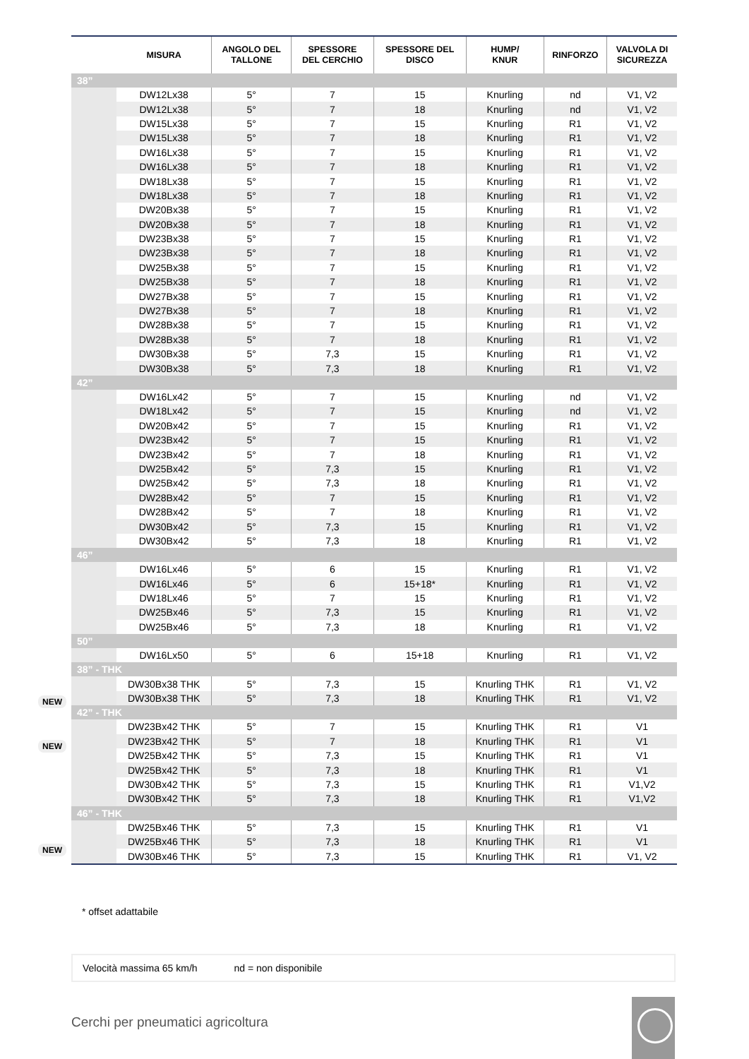| | MISURA | ANGOLO DEL TALLONE | SPESSORE DEL CERCHIO | SPESSORE DEL DISCO | HUMP/ KNUR | RINFORZO | VALVOLA DI SICUREZZA |
| --- | --- | --- | --- | --- | --- | --- | --- |
| 38” | | | | | | | |
| | DW12Lx38 | 5° | 7 | 15 | Knurling | nd | V1, V2 |
| | DW12Lx38 | 5° | 7 | 18 | Knurling | nd | V1, V2 |
| | DW15Lx38 | 5° | 7 | 15 | Knurling | R1 | V1, V2 |
| | DW15Lx38 | 5° | 7 | 18 | Knurling | R1 | V1, V2 |
| | DW16Lx38 | 5° | 7 | 15 | Knurling | R1 | V1, V2 |
| | DW16Lx38 | 5° | 7 | 18 | Knurling | R1 | V1, V2 |
| | DW18Lx38 | 5° | 7 | 15 | Knurling | R1 | V1, V2 |
| | DW18Lx38 | 5° | 7 | 18 | Knurling | R1 | V1, V2 |
| | DW20Bx38 | 5° | 7 | 15 | Knurling | R1 | V1, V2 |
| | DW20Bx38 | 5° | 7 | 18 | Knurling | R1 | V1, V2 |
| | DW23Bx38 | 5° | 7 | 15 | Knurling | R1 | V1, V2 |
| | DW23Bx38 | 5° | 7 | 18 | Knurling | R1 | V1, V2 |
| | DW25Bx38 | 5° | 7 | 15 | Knurling | R1 | V1, V2 |
| | DW25Bx38 | 5° | 7 | 18 | Knurling | R1 | V1, V2 |
| | DW27Bx38 | 5° | 7 | 15 | Knurling | R1 | V1, V2 |
| | DW27Bx38 | 5° | 7 | 18 | Knurling | R1 | V1, V2 |
| | DW28Bx38 | 5° | 7 | 15 | Knurling | R1 | V1, V2 |
| | DW28Bx38 | 5° | 7 | 18 | Knurling | R1 | V1, V2 |
| | DW30Bx38 | 5° | 7,3 | 15 | Knurling | R1 | V1, V2 |
| | DW30Bx38 | 5° | 7,3 | 18 | Knurling | R1 | V1, V2 |
| 42” | | | | | | | |
| | DW16Lx42 | 5° | 7 | 15 | Knurling | nd | V1, V2 |
| | DW18Lx42 | 5° | 7 | 15 | Knurling | nd | V1, V2 |
| | DW20Bx42 | 5° | 7 | 15 | Knurling | R1 | V1, V2 |
| | DW23Bx42 | 5° | 7 | 15 | Knurling | R1 | V1, V2 |
| | DW23Bx42 | 5° | 7 | 18 | Knurling | R1 | V1, V2 |
| | DW25Bx42 | 5° | 7,3 | 15 | Knurling | R1 | V1, V2 |
| | DW25Bx42 | 5° | 7,3 | 18 | Knurling | R1 | V1, V2 |
| | DW28Bx42 | 5° | 7 | 15 | Knurling | R1 | V1, V2 |
| | DW28Bx42 | 5° | 7 | 18 | Knurling | R1 | V1, V2 |
| | DW30Bx42 | 5° | 7,3 | 15 | Knurling | R1 | V1, V2 |
| | DW30Bx42 | 5° | 7,3 | 18 | Knurling | R1 | V1, V2 |
| 46” | | | | | | | |
| | DW16Lx46 | 5° | 6 | 15 | Knurling | R1 | V1, V2 |
| | DW16Lx46 | 5° | 6 | 15+18* | Knurling | R1 | V1, V2 |
| | DW18Lx46 | 5° | 7 | 15 | Knurling | R1 | V1, V2 |
| | DW25Bx46 | 5° | 7,3 | 15 | Knurling | R1 | V1, V2 |
| | DW25Bx46 | 5° | 7,3 | 18 | Knurling | R1 | V1, V2 |
| 50” | | | | | | | |
| | DW16Lx50 | 5° | 6 | 15+18 | Knurling | R1 | V1, V2 |
| 38” - THK | | | | | | | |
| | DW30Bx38 THK | 5° | 7,3 | 15 | Knurling THK | R1 | V1, V2 |
| | DW30Bx38 THK | 5° | 7,3 | 18 | Knurling THK | R1 | V1, V2 |
| 42” - THK | | | | | | | |
| | DW23Bx42 THK | 5° | 7 | 15 | Knurling THK | R1 | V1 |
| | DW23Bx42 THK | 5° | 7 | 18 | Knurling THK | R1 | V1 |
| | DW25Bx42 THK | 5° | 7,3 | 15 | Knurling THK | R1 | V1 |
| | DW25Bx42 THK | 5° | 7,3 | 18 | Knurling THK | R1 | V1 |
| | DW30Bx42 THK | 5° | 7,3 | 15 | Knurling THK | R1 | V1,V2 |
| | DW30Bx42 THK | 5° | 7,3 | 18 | Knurling THK | R1 | V1,V2 |
| 46” - THK | | | | | | | |
| | DW25Bx46 THK | 5° | 7,3 | 15 | Knurling THK | R1 | V1 |
| | DW25Bx46 THK | 5° | 7,3 | 18 | Knurling THK | R1 | V1 |
| | DW30Bx46 THK | 5° | 7,3 | 15 | Knurling THK | R1 | V1, V2 |
NEW
NEW
NEW
* offset adattabile
Velocità massima 65 km/h nd = non disponibile
Cerchi per pneumatici agricoltura